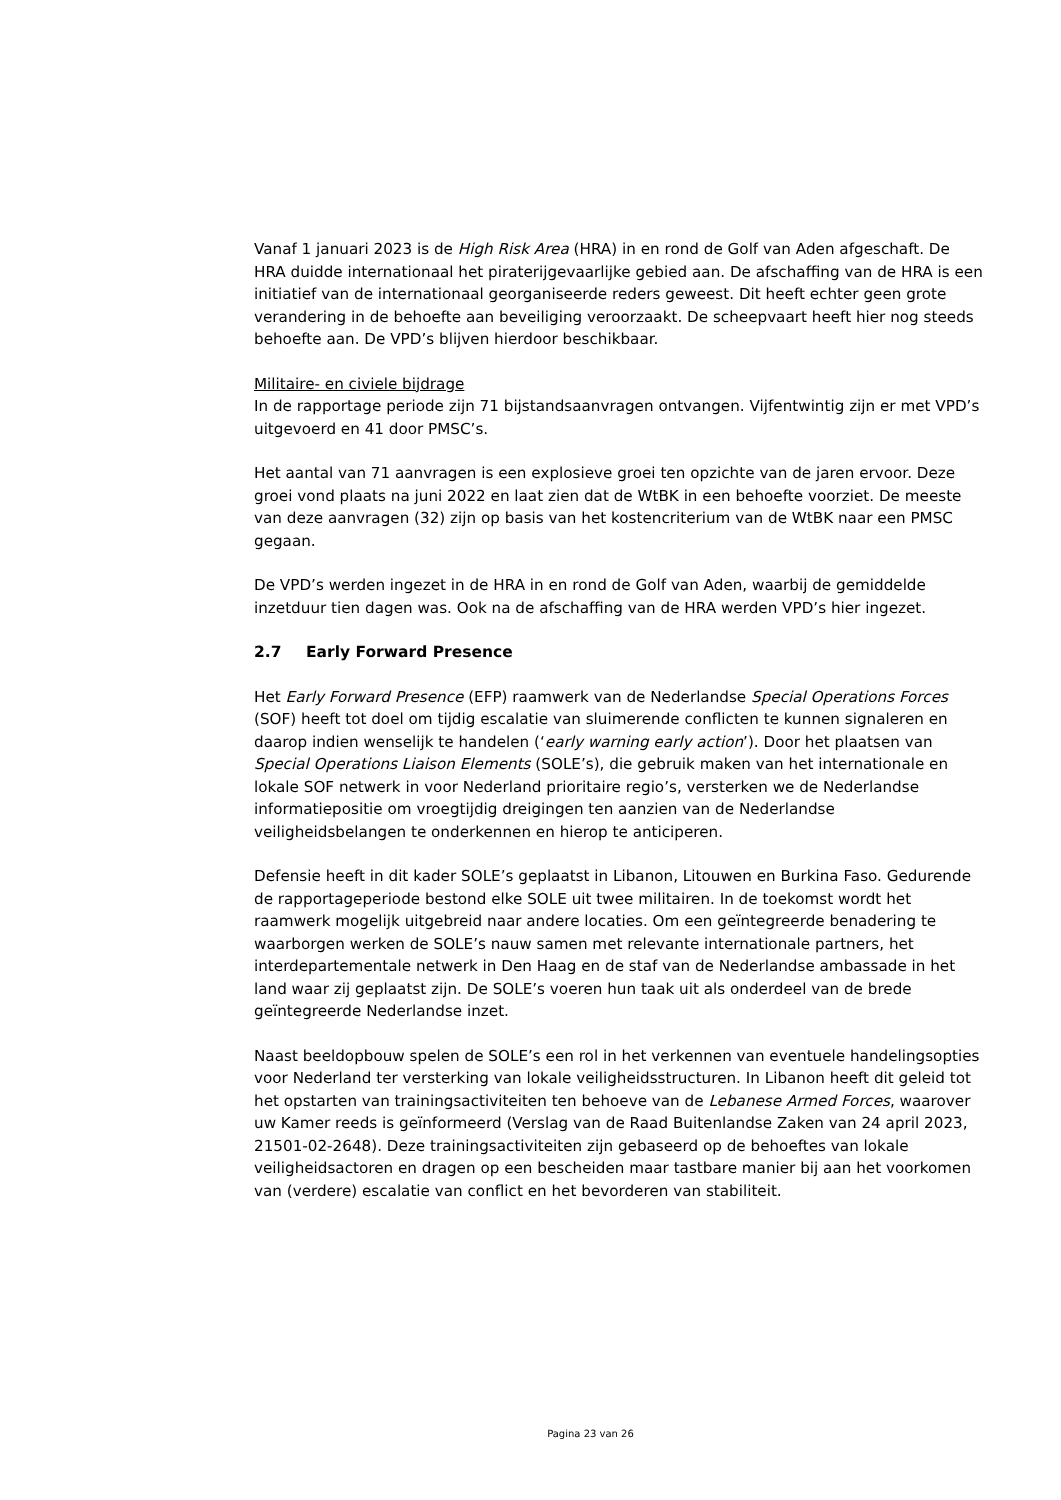Vanaf 1 januari 2023 is de High Risk Area (HRA) in en rond de Golf van Aden afgeschaft. De HRA duidde internationaal het piraterijgevaarlijke gebied aan. De afschaffing van de HRA is een initiatief van de internationaal georganiseerde reders geweest. Dit heeft echter geen grote verandering in de behoefte aan beveiliging veroorzaakt. De scheepvaart heeft hier nog steeds behoefte aan. De VPD’s blijven hierdoor beschikbaar.
Militaire- en civiele bijdrage
In de rapportage periode zijn 71 bijstandsaanvragen ontvangen. Vijfentwintig zijn er met VPD’s uitgevoerd en 41 door PMSC’s.
Het aantal van 71 aanvragen is een explosieve groei ten opzichte van de jaren ervoor. Deze groei vond plaats na juni 2022 en laat zien dat de WtBK in een behoefte voorziet. De meeste van deze aanvragen (32) zijn op basis van het kostencriterium van de WtBK naar een PMSC gegaan.
De VPD’s werden ingezet in de HRA in en rond de Golf van Aden, waarbij de gemiddelde inzetduur tien dagen was. Ook na de afschaffing van de HRA werden VPD’s hier ingezet.
2.7 Early Forward Presence
Het Early Forward Presence (EFP) raamwerk van de Nederlandse Special Operations Forces (SOF) heeft tot doel om tijdig escalatie van sluimerende conflicten te kunnen signaleren en daarop indien wenselijk te handelen (‘early warning early action’). Door het plaatsen van Special Operations Liaison Elements (SOLE’s), die gebruik maken van het internationale en lokale SOF netwerk in voor Nederland prioritaire regio’s, versterken we de Nederlandse informatiepositie om vroegtijdig dreigingen ten aanzien van de Nederlandse veiligheidsbelangen te onderkennen en hierop te anticiperen.
Defensie heeft in dit kader SOLE’s geplaatst in Libanon, Litouwen en Burkina Faso. Gedurende de rapportageperiode bestond elke SOLE uit twee militairen. In de toekomst wordt het raamwerk mogelijk uitgebreid naar andere locaties. Om een geïntegreerde benadering te waarborgen werken de SOLE’s nauw samen met relevante internationale partners, het interdepartementale netwerk in Den Haag en de staf van de Nederlandse ambassade in het land waar zij geplaatst zijn. De SOLE’s voeren hun taak uit als onderdeel van de brede geïntegreerde Nederlandse inzet.
Naast beeldopbouw spelen de SOLE’s een rol in het verkennen van eventuele handelingsopties voor Nederland ter versterking van lokale veiligheidsstructuren. In Libanon heeft dit geleid tot het opstarten van trainingsactiviteiten ten behoeve van de Lebanese Armed Forces, waarover uw Kamer reeds is geïnformeerd (Verslag van de Raad Buitenlandse Zaken van 24 april 2023, 21501-02-2648). Deze trainingsactiviteiten zijn gebaseerd op de behoeftes van lokale veiligheidsactoren en dragen op een bescheiden maar tastbare manier bij aan het voorkomen van (verdere) escalatie van conflict en het bevorderen van stabiliteit.
Pagina 23 van 26